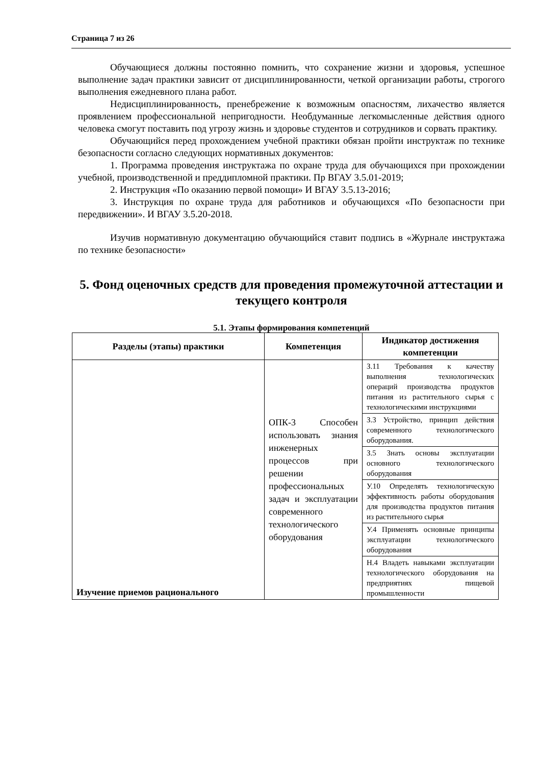Страница 7 из 26
Обучающиеся должны постоянно помнить, что сохранение жизни и здоровья, успешное выполнение задач практики зависит от дисциплинированности, четкой организации работы, строгого выполнения ежедневного плана работ.
Недисциплинированность, пренебрежение к возможным опасностям, лихачество является проявлением профессиональной непригодности. Необдуманные легкомысленные действия одного человека смогут поставить под угрозу жизнь и здоровье студентов и сотрудников и сорвать практику.
Обучающийся перед прохождением учебной практики обязан пройти инструктаж по технике безопасности согласно следующих нормативных документов:
1. Программа проведения инструктажа по охране труда для обучающихся при прохождении учебной, производственной и преддипломной практики. Пр ВГАУ 3.5.01-2019;
2. Инструкция «По оказанию первой помощи» И ВГАУ 3.5.13-2016;
3. Инструкция по охране труда для работников и обучающихся «По безопасности при передвижении». И ВГАУ 3.5.20-2018.
Изучив нормативную документацию обучающийся ставит подпись в «Журнале инструктажа по технике безопасности»
5. Фонд оценочных средств для проведения промежуточной аттестации и текущего контроля
5.1. Этапы формирования компетенций
| Разделы (этапы) практики | Компетенция | Индикатор достижения компетенции |
| --- | --- | --- |
| Изучение приемов рационального | ОПК-3 Способен использовать знания инженерных процессов при решении профессиональных задач и эксплуатации современного технологического оборудования | З.11 Требования к качеству выполнения технологических операций производства продуктов питания из растительного сырья с технологическими инструкциями |
| | | З.3 Устройство, принцип действия современного технологического оборудования. |
| | | З.5 Знать основы эксплуатации основного технологического оборудования |
| | | У.10 Определять технологическую эффективность работы оборудования для производства продуктов питания из растительного сырья |
| | | У.4 Применять основные принципы эксплуатации технологического оборудования |
| | | Н.4 Владеть навыками эксплуатации технологического оборудования на предприятиях пищевой промышленности |